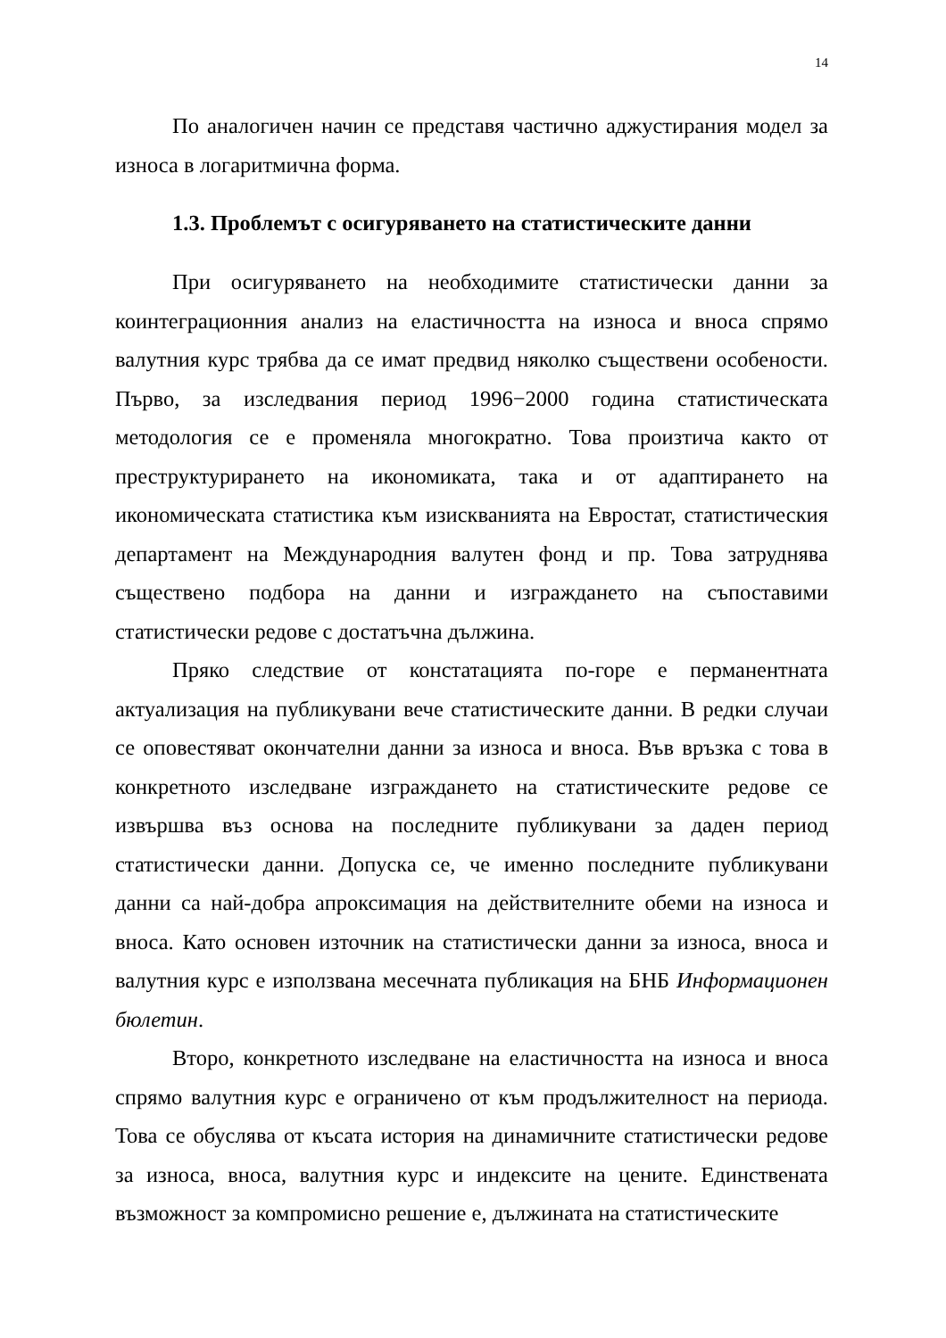14
По аналогичен начин се представя частично аджустирания модел за износа в логаритмична форма.
1.3. Проблемът с осигуряването на статистическите данни
При осигуряването на необходимите статистически данни за коинтеграционния анализ на еластичността на износа и вноса спрямо валутния курс трябва да се имат предвид няколко съществени особености. Първо, за изследвания период 1996−2000 година статистическата методология се е променяла многократно. Това произтича както от преструктурирането на икономиката, така и от адаптирането на икономическата статистика към изискванията на Евростат, статистическия департамент на Международния валутен фонд и пр. Това затруднява съществено подбора на данни и изграждането на съпоставими статистически редове с достатъчна дължина.
Пряко следствие от констатацията по-горе е перманентната актуализация на публикувани вече статистическите данни. В редки случаи се оповестяват окончателни данни за износа и вноса. Във връзка с това в конкретното изследване изграждането на статистическите редове се извършва въз основа на последните публикувани за даден период статистически данни. Допуска се, че именно последните публикувани данни са най-добра апроксимация на действителните обеми на износа и вноса. Като основен източник на статистически данни за износа, вноса и валутния курс е използвана месечната публикация на БНБ Информационен бюлетин.
Второ, конкретното изследване на еластичността на износа и вноса спрямо валутния курс е ограничено от към продължителност на периода. Това се обуслява от късата история на динамичните статистически редове за износа, вноса, валутния курс и индексите на цените. Единствената възможност за компромисно решение е, дължината на статистическите